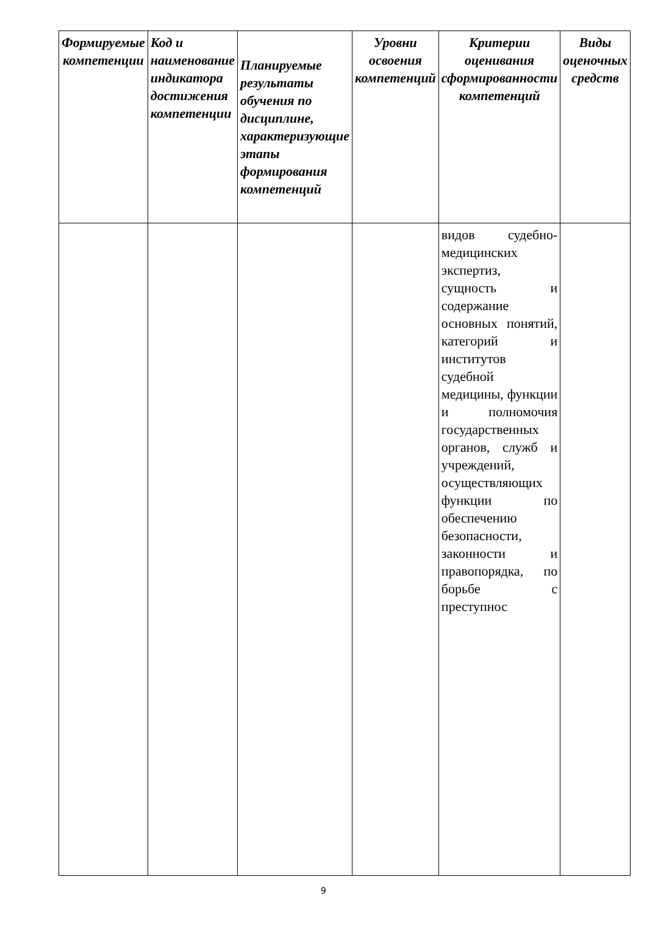| Формируемые компетенции | Код и наименование индикатора достижения компетенции | Планируемые результаты обучения по дисциплине, характеризующие этапы формирования компетенций | Уровни освоения компетенций | Критерии оценивания сформированности компетенций | Виды оценочных средств |
| --- | --- | --- | --- | --- | --- |
| | | | | видов судебно-медицинских экспертиз, сущность и содержание основных понятий, категорий и институтов судебной медицины, функции и полномочия государственных органов, служб и учреждений, осуществляющих функции по обеспечению безопасности, законности и правопорядка, по борьбе с преступнос | |
9